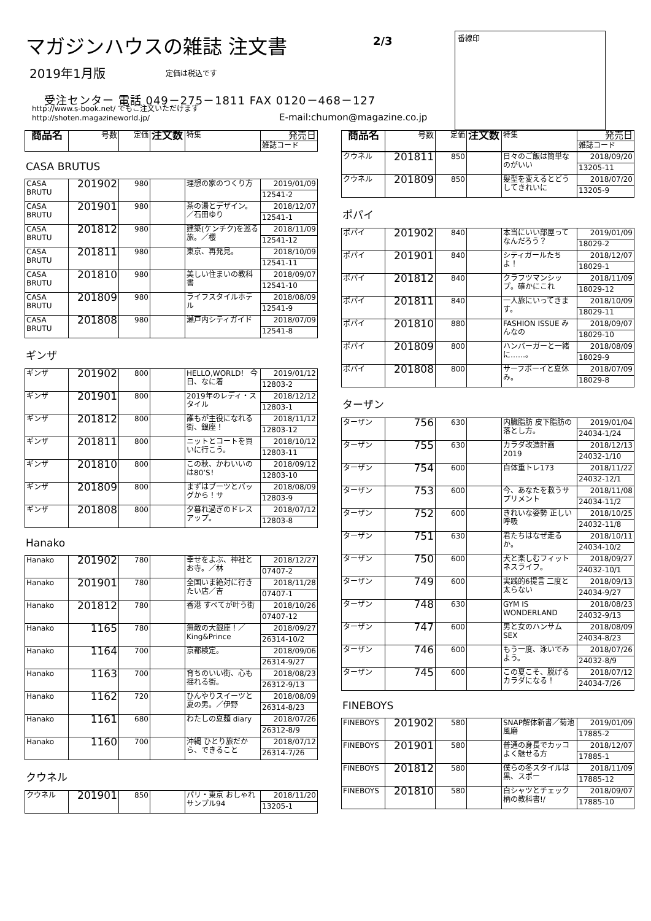マガジンハウスの雑誌 注文書 2/3
2019年1月版 定価は税込です
受注センター 電話 049－275－1811 FAX 0120－468－127
http://www.s-book.net/ でもご注文いただけますhttp://shoten.magazineworld.jp/
E-mail:chumon@magazine.co.jp
番線印
| 商品名 | 号数 | 定価 | 注文数 | 特集 | 発売日 |
| --- | --- | --- | --- | --- | --- |
| | | | | | 雑誌コード |
CASA BRUTUS
| CASA BRUTU | 201902 | 980 | | 理想の家のつくり方 | 2019/01/09 |
| | | | | | 12541-2 |
| CASA BRUTU | 201901 | 980 | | 茶の湯とデザイン。／石田ゆり | 2018/12/07 |
| | | | | | 12541-1 |
| CASA BRUTU | 201812 | 980 | | 建築(ケンチク)を巡る旅。／櫻 | 2018/11/09 |
| | | | | | 12541-12 |
| CASA BRUTU | 201811 | 980 | | 東京、再発見。 | 2018/10/09 |
| | | | | | 12541-11 |
| CASA BRUTU | 201810 | 980 | | 美しい住まいの教科書 | 2018/09/07 |
| | | | | | 12541-10 |
| CASA BRUTU | 201809 | 980 | | ライフスタイルホテル | 2018/08/09 |
| | | | | | 12541-9 |
| CASA BRUTU | 201808 | 980 | | 瀬戸内シティガイド | 2018/07/09 |
| | | | | | 12541-8 |
ギンザ
| ギンザ | 201902 | 800 | | HELLO,WORLD！ 今日、なに着 | 2019/01/12 |
| | | | | | 12803-2 |
| ギンザ | 201901 | 800 | | 2019年のレディ・スタイル | 2018/12/12 |
| | | | | | 12803-1 |
| ギンザ | 201812 | 800 | | 誰もが主役になれる街、銀座！ | 2018/11/12 |
| | | | | | 12803-12 |
| ギンザ | 201811 | 800 | | ニットとコートを買いに行こう。 | 2018/10/12 |
| | | | | | 12803-11 |
| ギンザ | 201810 | 800 | | この秋、かわいいのは80’S！ | 2018/09/12 |
| | | | | | 12803-10 |
| ギンザ | 201809 | 800 | | まずはブーツとバッグから！サ | 2018/08/09 |
| | | | | | 12803-9 |
| ギンザ | 201808 | 800 | | 夕暮れ過ぎのドレスアップ。 | 2018/07/12 |
| | | | | | 12803-8 |
Hanako
| Hanako | 201902 | 780 | | 幸せをよぶ、神社とお寺。／林 | 2018/12/27 |
| | | | | | 07407-2 |
| Hanako | 201901 | 780 | | 全国いま絶対に行きたい店／吉 | 2018/11/28 |
| | | | | | 07407-1 |
| Hanako | 201812 | 780 | | 香港 すべてが叶う街 | 2018/10/26 |
| | | | | | 07407-12 |
| Hanako | 1165 | 780 | | 無敵の大銀座！／King&Prince | 2018/09/27 |
| | | | | | 26314-10/2 |
| Hanako | 1164 | 700 | | 京都検定。 | 2018/09/06 |
| | | | | | 26314-9/27 |
| Hanako | 1163 | 700 | | 育ちのいい街、心も揺れる街。 | 2018/08/23 |
| | | | | | 26312-9/13 |
| Hanako | 1162 | 720 | | ひんやりスイーツと夏の男。／伊野 | 2018/08/09 |
| | | | | | 26314-8/23 |
| Hanako | 1161 | 680 | | わたしの夏麺 diary | 2018/07/26 |
| | | | | | 26312-8/9 |
| Hanako | 1160 | 700 | | 沖縄 ひとり旅だから、できること | 2018/07/12 |
| | | | | | 26314-7/26 |
クウネル
| クウネル | 201901 | 850 | | パリ・東京 おしゃれサンプル94 | 2018/11/20 |
| | | | | | 13205-1 |
| 商品名 | 号数 | 定価 | 注文数 | 特集 | 発売日 |
| --- | --- | --- | --- | --- | --- |
| | | | | | 雑誌コード |
| クウネル | 201811 | 850 | | 日々のご飯は簡単なのがいい | 2018/09/20 |
| | | | | | 13205-11 |
| クウネル | 201809 | 850 | | 髪型を変えるとどうしてきれいに | 2018/07/20 |
| | | | | | 13205-9 |
ポパイ
| ポパイ | 201902 | 840 | | 本当にいい部屋ってなんだろう？ | 2019/01/09 |
| | | | | | 18029-2 |
| ポパイ | 201901 | 840 | | シティガールたちよ！ | 2018/12/07 |
| | | | | | 18029-1 |
| ポパイ | 201812 | 840 | | クラフツマンシップ。確かにこれ | 2018/11/09 |
| | | | | | 18029-12 |
| ポパイ | 201811 | 840 | | 一人旅にいってきます。 | 2018/10/09 |
| | | | | | 18029-11 |
| ポパイ | 201810 | 880 | | FASHION ISSUE みんなの | 2018/09/07 |
| | | | | | 18029-10 |
| ポパイ | 201809 | 800 | | ハンバーガーと一緒に……。 | 2018/08/09 |
| | | | | | 18029-9 |
| ポパイ | 201808 | 800 | | サーフボーイと夏休み。 | 2018/07/09 |
| | | | | | 18029-8 |
ターザン
| ターザン | 756 | 630 | | 内臓脂肪 皮下脂肪の落とし方。 | 2019/01/04 |
| | | | | | 24034-1/24 |
| ターザン | 755 | 630 | | カラダ改造計画 2019 | 2018/12/13 |
| | | | | | 24032-1/10 |
| ターザン | 754 | 600 | | 自体重トレ173 | 2018/11/22 |
| | | | | | 24032-12/1 |
| ターザン | 753 | 600 | | 今、あなたを救うサプリメント | 2018/11/08 |
| | | | | | 24034-11/2 |
| ターザン | 752 | 600 | | きれいな姿勢 正しい呼吸 | 2018/10/25 |
| | | | | | 24032-11/8 |
| ターザン | 751 | 630 | | 君たちはなぜ走るか。 | 2018/10/11 |
| | | | | | 24034-10/2 |
| ターザン | 750 | 600 | | 犬と楽しむフィットネスライフ。 | 2018/09/27 |
| | | | | | 24032-10/1 |
| ターザン | 749 | 600 | | 実践的6提言 二度と太らない | 2018/09/13 |
| | | | | | 24034-9/27 |
| ターザン | 748 | 630 | | GYM IS WONDERLAND | 2018/08/23 |
| | | | | | 24032-9/13 |
| ターザン | 747 | 600 | | 男と女のハンサムSEX | 2018/08/09 |
| | | | | | 24034-8/23 |
| ターザン | 746 | 600 | | もう一度、泳いでみよう。 | 2018/07/26 |
| | | | | | 24032-8/9 |
| ターザン | 745 | 600 | | この夏こそ、脱げるカラダになる！ | 2018/07/12 |
| | | | | | 24034-7/26 |
FINEBOYS
| FINEBOYS | 201902 | 580 | | SNAP解体新書／菊池風磨 | 2019/01/09 |
| | | | | | 17885-2 |
| FINEBOYS | 201901 | 580 | | 普通の身長でカッコよく魅せる方 | 2018/12/07 |
| | | | | | 17885-1 |
| FINEBOYS | 201812 | 580 | | 僕らの冬スタイルは黒、スポー | 2018/11/09 |
| | | | | | 17885-12 |
| FINEBOYS | 201810 | 580 | | 白シャツとチェック柄の教科書!/ | 2018/09/07 |
| | | | | | 17885-10 |